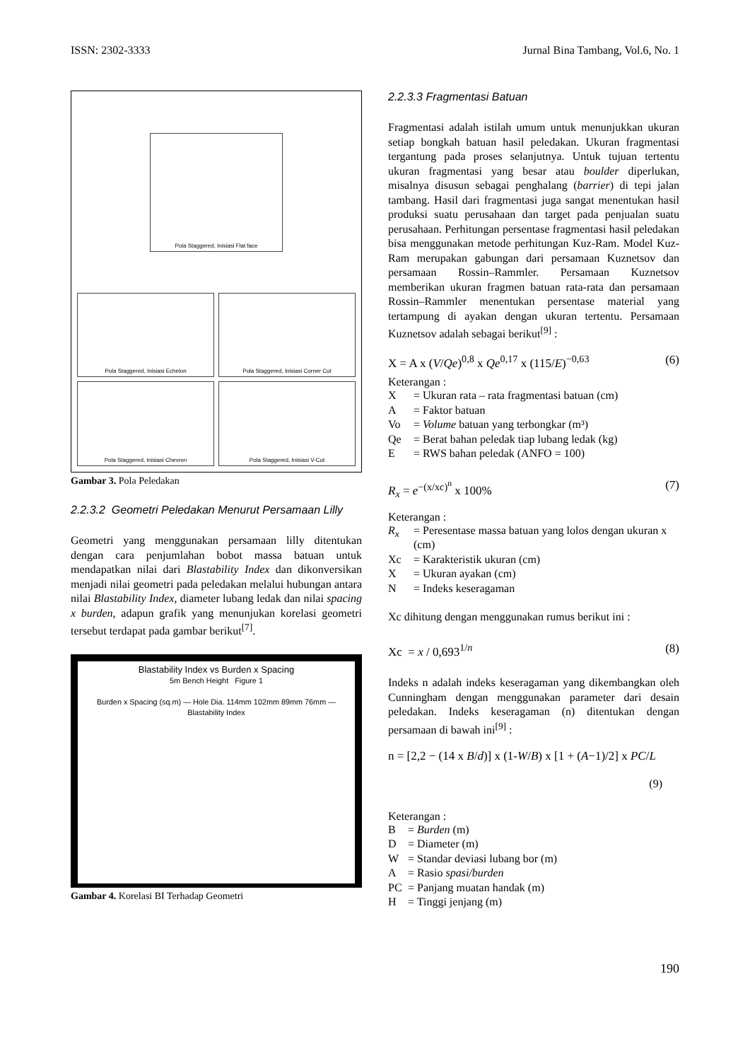ISSN: 2302-3333 Jurnal Bina Tambang, Vol.6, No. 1
Pola Staggered, Inisiasi Flat face
Pola Staggered, Inisiasi Echelon
Pola Staggered, Inisiasi Corner Cut
Pola Staggered, Inisiasi Chevron
Pola Staggered, Inisiasi V-Cut
Gambar 3. Pola Peledakan
2.2.3.2 Geometri Peledakan Menurut Persamaan Lilly
Geometri yang menggunakan persamaan lilly ditentukan dengan cara penjumlahan bobot massa batuan untuk mendapatkan nilai dari Blastability Index dan dikonversikan menjadi nilai geometri pada peledakan melalui hubungan antara nilai Blastability Index, diameter lubang ledak dan nilai spacing x burden, adapun grafik yang menunjukan korelasi geometri tersebut terdapat pada gambar berikut<sup>[7]</sup>.
Blastability Index vs Burden x Spacing
5m Bench Height Figure 1
Burden x Spacing (sq.m) — Hole Dia. 114mm 102mm 89mm 76mm — Blastability Index
Gambar 4. Korelasi BI Terhadap Geometri
2.2.3.3 Fragmentasi Batuan
Fragmentasi adalah istilah umum untuk menunjukkan ukuran setiap bongkah batuan hasil peledakan. Ukuran fragmentasi tergantung pada proses selanjutnya. Untuk tujuan tertentu ukuran fragmentasi yang besar atau boulder diperlukan, misalnya disusun sebagai penghalang (barrier) di tepi jalan tambang. Hasil dari fragmentasi juga sangat menentukan hasil produksi suatu perusahaan dan target pada penjualan suatu perusahaan. Perhitungan persentase fragmentasi hasil peledakan bisa menggunakan metode perhitungan Kuz-Ram. Model Kuz-Ram merupakan gabungan dari persamaan Kuznetsov dan persamaan Rossin–Rammler. Persamaan Kuznetsov memberikan ukuran fragmen batuan rata-rata dan persamaan Rossin–Rammler menentukan persentase material yang tertampung di ayakan dengan ukuran tertentu. Persamaan Kuznetsov adalah sebagai berikut<sup>[9]</sup> :
X = A x (V/Qe)<sup>0,8</sup> x Qe<sup>0,17</sup> x (115/E)<sup>−0,63</sup> (6)
Keterangan :
X = Ukuran rata – rata fragmentasi batuan (cm) A = Faktor batuan Vo = Volume batuan yang terbongkar (m³) Qe = Berat bahan peledak tiap lubang ledak (kg) E = RWS bahan peledak (ANFO = 100)
R<sub>x</sub> = e<sup>−(x/xc)<sup>n</sup></sup> x 100% (7)
Keterangan :
R<sub>x</sub> = Peresentase massa batuan yang lolos dengan ukuran x (cm) Xc = Karakteristik ukuran (cm) X = Ukuran ayakan (cm) N = Indeks keseragaman
Xc dihitung dengan menggunakan rumus berikut ini :
Xc = x / 0,693<sup>1/n</sup> (8)
Indeks n adalah indeks keseragaman yang dikembangkan oleh Cunningham dengan menggunakan parameter dari desain peledakan. Indeks keseragaman (n) ditentukan dengan persamaan di bawah ini<sup>[9]</sup> :
n = [2,2 − (14 x B/d)] x (1-W/B) x [1 + (A−1)/2] x PC/L
(9)
Keterangan :
B = Burden (m) D = Diameter (m) W = Standar deviasi lubang bor (m) A = Rasio spasi/burden PC = Panjang muatan handak (m) H = Tinggi jenjang (m)
190